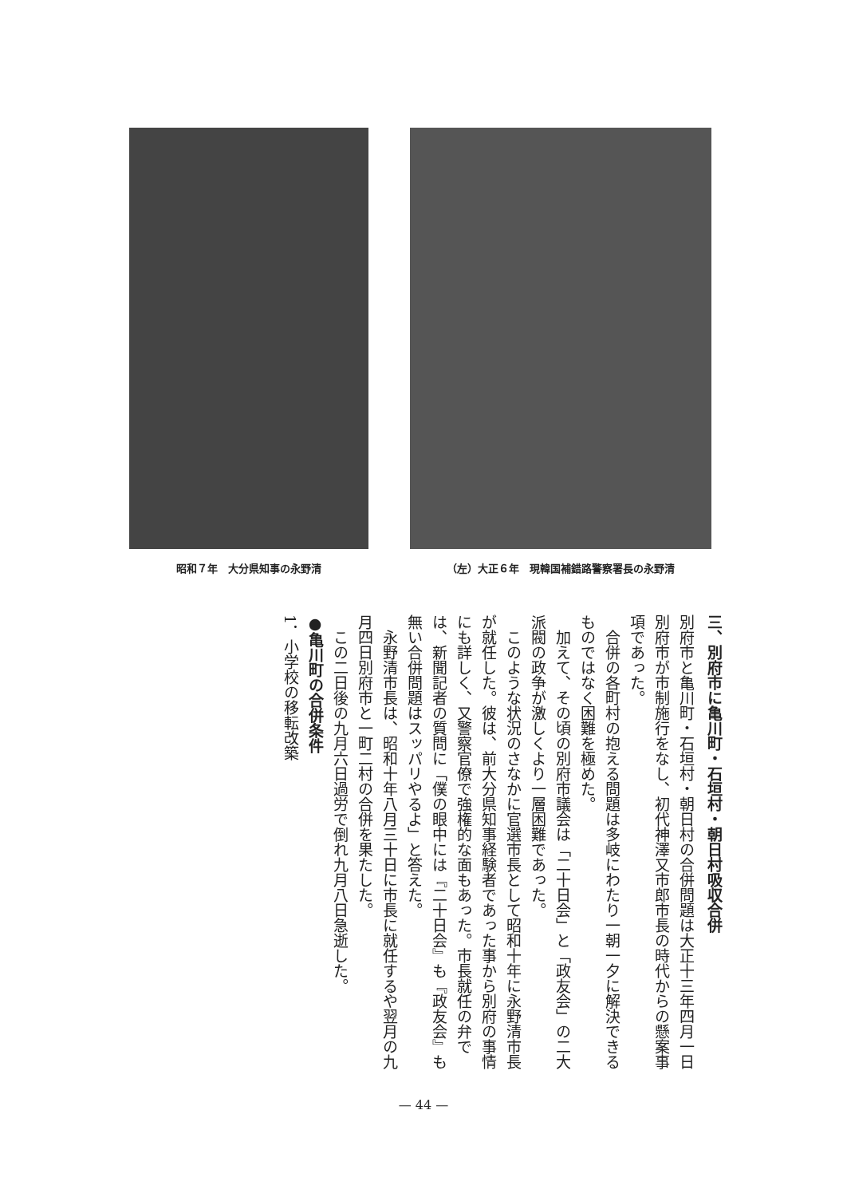昭和７年　大分県知事の永野清 （左）大正６年　現韓国補錯路警察署長の永野清
三、別府市に亀川町・石垣村・朝日村吸収合併
別府市と亀川町・石垣村・朝日村の合併問題は大正十三年四月一日別府市が市制施行をなし、初代神澤又市郎市長の時代からの懸案事項であった。
　合併の各町村の抱える問題は多岐にわたり一朝一夕に解決できるものではなく困難を極めた。
　加えて、その頃の別府市議会は「二十日会」と「政友会」の二大派閥の政争が激しくより一層困難であった。
　このような状況のさなかに官選市長として昭和十年に永野清市長が就任した。彼は、前大分県知事経験者であった事から別府の事情にも詳しく、又警察官僚で強権的な面もあった。市長就任の弁では、新聞記者の質問に「僕の眼中には『二十日会』も『政友会』も無い合併問題はスッパリやるよ」と答えた。
　永野清市長は、昭和十年八月三十日に市長に就任するや翌月の九月四日別府市と一町二村の合併を果たした。
　この二日後の九月六日過労で倒れ九月八日急逝した。
●亀川町の合併条件
1．小学校の移転改築
— 44 —